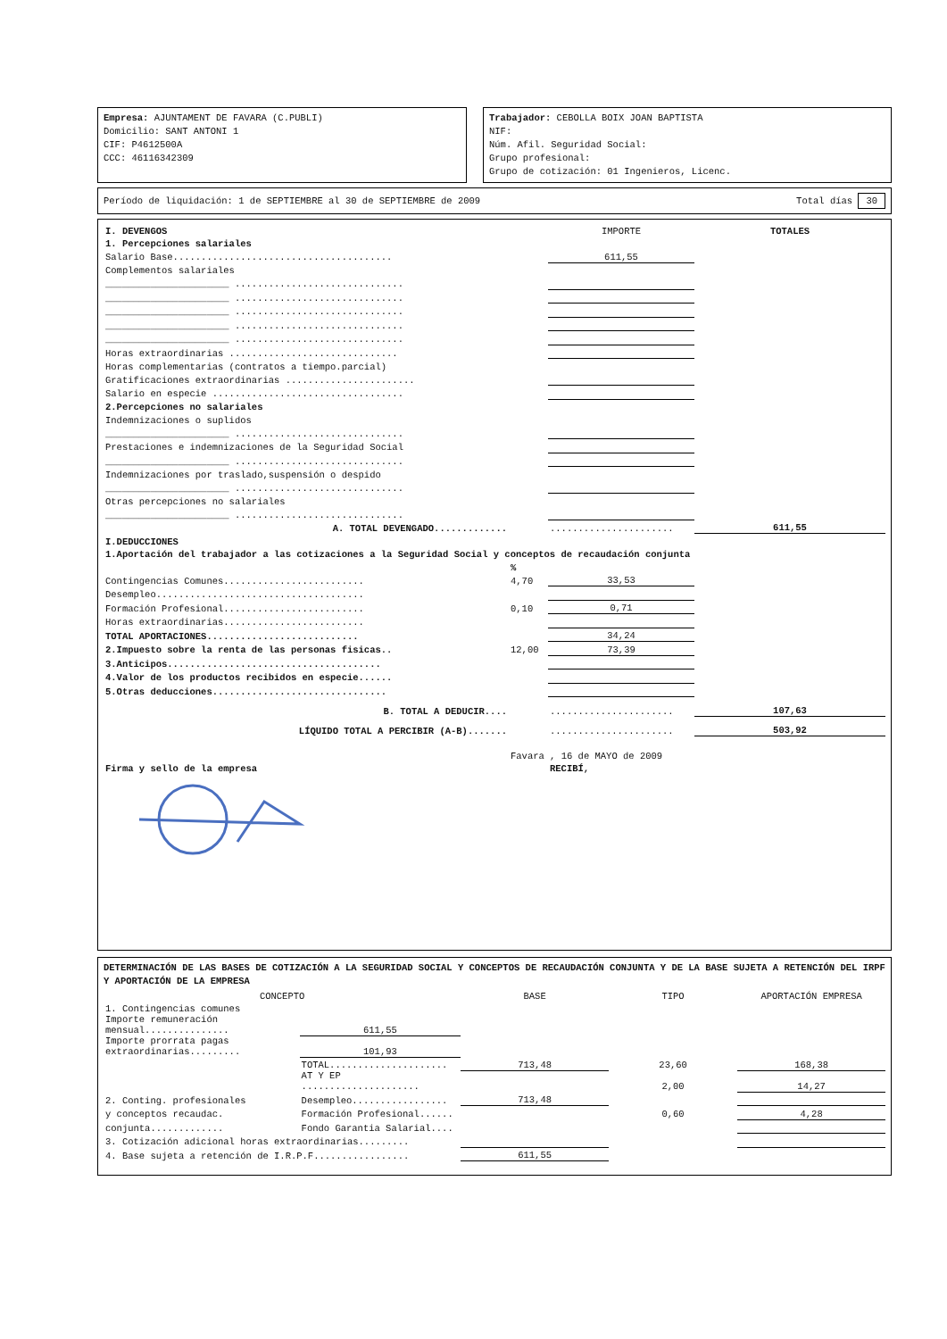Empresa: AJUNTAMENT DE FAVARA (C.PUBLI)
Domicilio: SANT ANTONI 1
CIF: P4612500A
CCC: 46116342309
Trabajador: CEBOLLA BOIX JOAN BAPTISTA
NIF:
Núm. Afil. Seguridad Social:
Grupo profesional:
Grupo de cotización: 01 Ingenieros, Licenc.
Período de liquidación: 1 de SEPTIEMBRE al 30 de SEPTIEMBRE de 2009 Total días 30
| I. DEVENGOS | | IMPORTE | TOTALES |
| 1. Percepciones salariales | | | |
| Salario Base....................................... | | 611,55 | |
| Complementos salariales | | | |
| ______________________ .............................. | | | |
| ______________________ .............................. | | | |
| ______________________ .............................. | | | |
| ______________________ .............................. | | | |
| ______________________ .............................. | | | |
| Horas extraordinarias .............................. | | | |
| Horas complementarias (contratos a tiempo.parcial) | | | |
| Gratificaciones extraordinarias ....................... | | | |
| Salario en especie .................................. | | | |
| 2.Percepciones no salariales | | | |
| Indemnizaciones o suplidos | | | |
| ______________________ .............................. | | | |
| Prestaciones e indemnizaciones de la Seguridad Social | | | |
| ______________________ .............................. | | | |
| Indemnizaciones por traslado,suspensión o despido | | | |
| ______________________ .............................. | | | |
| Otras percepciones no salariales | | | |
| ______________________ .............................. | | | |
| A. TOTAL DEVENGADO............. | | ...................... | 611,55 |
| I.DEDUCCIONES | | | |
| 1.Aportación del trabajador a las cotizaciones a la Seguridad Social y conceptos de recaudación conjunta | | | |
| | % | | |
| Contingencias Comunes......................... | 4,70 | 33,53 | |
| Desempleo..................................... | | | |
| Formación Profesional......................... | 0,10 | 0,71 | |
| Horas extraordinarias......................... | | | |
| TOTAL APORTACIONES........................... | | 34,24 | |
| 2.Impuesto sobre la renta de las personas fisicas.. | 12,00 | 73,39 | |
| 3.Anticipos...................................... | | | |
| 4.Valor de los productos recibidos en especie...... | | | |
| 5.Otras deducciones............................... | | | |
| B. TOTAL A DEDUCIR.... | | ...................... | 107,63 |
| LÍQUIDO TOTAL A PERCIBIR (A-B)....... | | ...................... | 503,92 |
| | Favara , 16 de MAYO de 2009 | | |
| Firma y sello de la empresa | | RECIBÍ, | |
DETERMINACIÓN DE LAS BASES DE COTIZACIÓN A LA SEGURIDAD SOCIAL Y CONCEPTOS DE RECAUDACIÓN CONJUNTA Y DE LA BASE SUJETA A RETENCIÓN DEL IRPF Y APORTACIÓN DE LA EMPRESA
| CONCEPTO | | BASE | TIPO | APORTACIÓN EMPRESA |
| --- | --- | --- | --- | --- |
| 1. Contingencias comunes | | | | |
| Importe remuneración mensual............... | 611,55 | | | |
| Importe prorrata pagas extraordinarias......... | 101,93 | | | |
| | TOTAL..................... | 713,48 | 23,60 | 168,38 |
| | AT Y EP ..................... | | 2,00 | 14,27 |
| 2. Conting. profesionales | Desempleo................. | 713,48 | | |
| y conceptos recaudac. | Formación Profesional...... | | 0,60 | 4,28 |
| conjunta............. | Fondo Garantia Salarial.... | | | |
| 3. Cotización adicional horas extraordinarias......... | | | | |
| 4. Base sujeta a retención de I.R.P.F................. | | 611,55 | | |